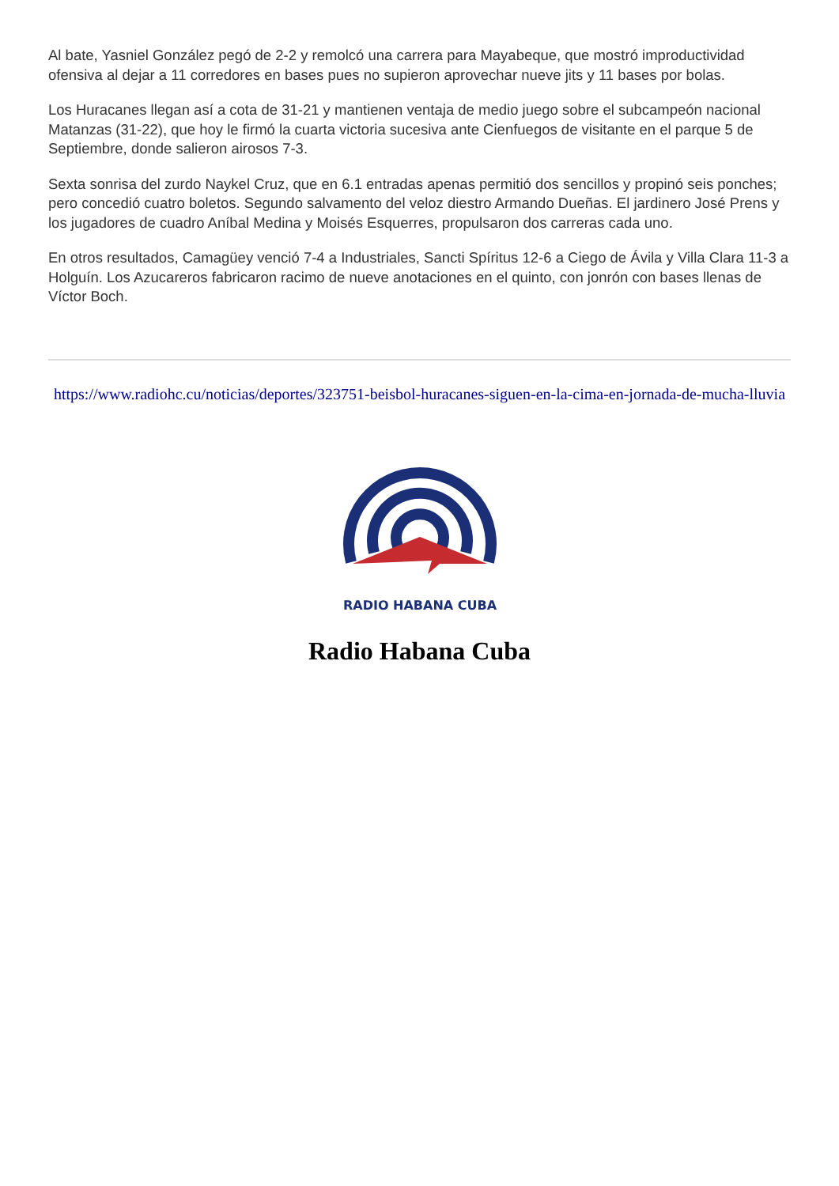Al bate, Yasniel González pegó de 2-2 y remolcó una carrera para Mayabeque, que mostró improductividad ofensiva al dejar a 11 corredores en bases pues no supieron aprovechar nueve jits y 11 bases por bolas.
Los Huracanes llegan así a cota de 31-21 y mantienen ventaja de medio juego sobre el subcampeón nacional Matanzas (31-22), que hoy le firmó la cuarta victoria sucesiva ante Cienfuegos de visitante en el parque 5 de Septiembre, donde salieron airosos 7-3.
Sexta sonrisa del zurdo Naykel Cruz, que en 6.1 entradas apenas permitió dos sencillos y propinó seis ponches; pero concedió cuatro boletos. Segundo salvamento del veloz diestro Armando Dueñas. El jardinero José Prens y los jugadores de cuadro Aníbal Medina y Moisés Esquerres, propulsaron dos carreras cada uno.
En otros resultados, Camagüey venció 7-4 a Industriales, Sancti Spíritus 12-6 a Ciego de Ávila y Villa Clara 11-3 a Holguín. Los Azucareros fabricaron racimo de nueve anotaciones en el quinto, con jonrón con bases llenas de Víctor Boch.
https://www.radiohc.cu/noticias/deportes/323751-beisbol-huracanes-siguen-en-la-cima-en-jornada-de-mucha-lluvia
RADIO HABANA CUBA
Radio Habana Cuba